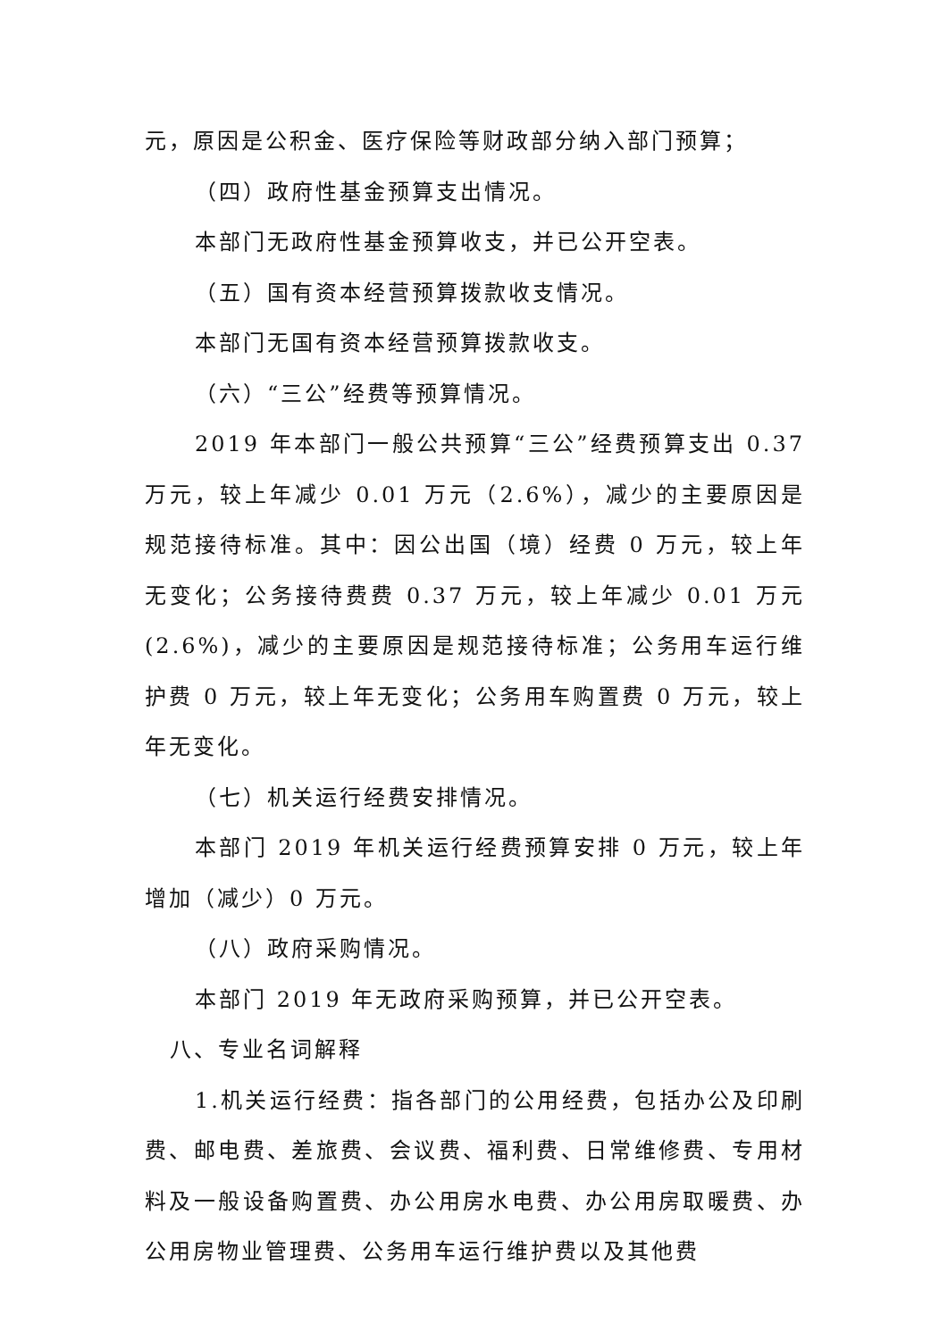元，原因是公积金、医疗保险等财政部分纳入部门预算；
（四）政府性基金预算支出情况。
本部门无政府性基金预算收支，并已公开空表。
（五）国有资本经营预算拨款收支情况。
本部门无国有资本经营预算拨款收支。
（六）“三公”经费等预算情况。
2019 年本部门一般公共预算“三公”经费预算支出 0.37 万元，较上年减少 0.01 万元（2.6%），减少的主要原因是规范接待标准。其中：因公出国（境）经费 0 万元，较上年无变化；公务接待费费 0.37 万元，较上年减少 0.01 万元(2.6%)，减少的主要原因是规范接待标准；公务用车运行维护费 0 万元，较上年无变化；公务用车购置费 0 万元，较上年无变化。
（七）机关运行经费安排情况。
本部门 2019 年机关运行经费预算安排 0 万元，较上年增加（减少）0 万元。
（八）政府采购情况。
本部门 2019 年无政府采购预算，并已公开空表。
八、专业名词解释
1.机关运行经费：指各部门的公用经费，包括办公及印刷费、邮电费、差旅费、会议费、福利费、日常维修费、专用材料及一般设备购置费、办公用房水电费、办公用房取暖费、办公用房物业管理费、公务用车运行维护费以及其他费